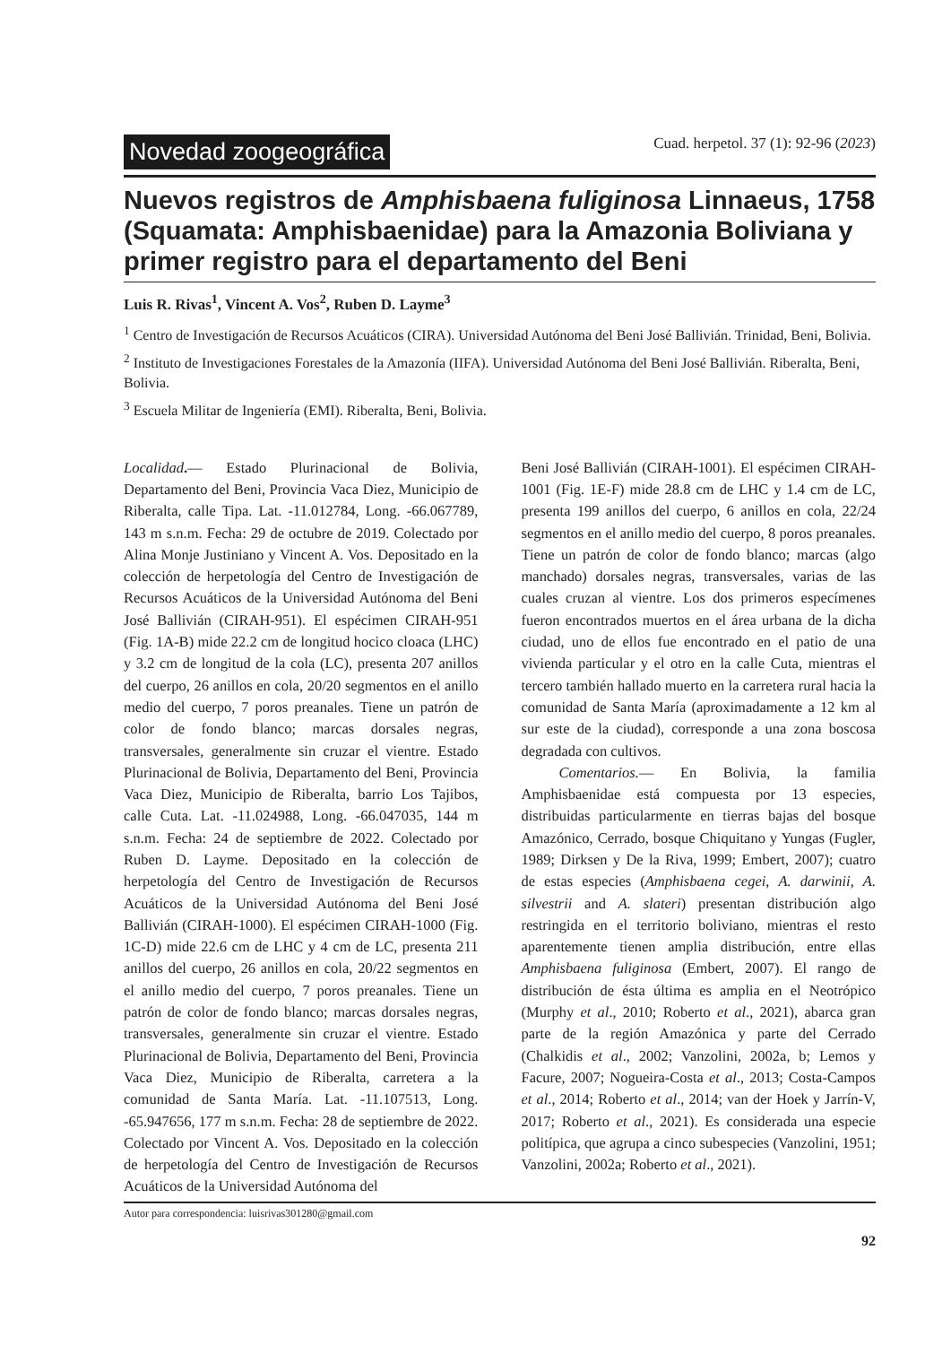Novedad zoogeográfica Cuad. herpetol. 37 (1): 92-96 (2023)
Nuevos registros de Amphisbaena fuliginosa Linnaeus, 1758 (Squamata: Amphisbaenidae) para la Amazonia Boliviana y primer registro para el departamento del Beni
Luis R. Rivas<sup>1</sup>, Vincent A. Vos<sup>2</sup>, Ruben D. Layme<sup>3</sup>
<sup>1</sup> Centro de Investigación de Recursos Acuáticos (CIRA). Universidad Autónoma del Beni José Ballivián. Trinidad, Beni, Bolivia.
<sup>2</sup> Instituto de Investigaciones Forestales de la Amazonía (IIFA). Universidad Autónoma del Beni José Ballivián. Riberalta, Beni, Bolivia.
<sup>3</sup> Escuela Militar de Ingeniería (EMI). Riberalta, Beni, Bolivia.
Localidad.— Estado Plurinacional de Bolivia, Departamento del Beni, Provincia Vaca Diez, Municipio de Riberalta, calle Tipa. Lat. -11.012784, Long. -66.067789, 143 m s.n.m. Fecha: 29 de octubre de 2019. Colectado por Alina Monje Justiniano y Vincent A. Vos. Depositado en la colección de herpetología del Centro de Investigación de Recursos Acuáticos de la Universidad Autónoma del Beni José Ballivián (CIRAH-951). El espécimen CIRAH-951 (Fig. 1A-B) mide 22.2 cm de longitud hocico cloaca (LHC) y 3.2 cm de longitud de la cola (LC), presenta 207 anillos del cuerpo, 26 anillos en cola, 20/20 segmentos en el anillo medio del cuerpo, 7 poros preanales. Tiene un patrón de color de fondo blanco; marcas dorsales negras, transversales, generalmente sin cruzar el vientre. Estado Plurinacional de Bolivia, Departamento del Beni, Provincia Vaca Diez, Municipio de Riberalta, barrio Los Tajibos, calle Cuta. Lat. -11.024988, Long. -66.047035, 144 m s.n.m. Fecha: 24 de septiembre de 2022. Colectado por Ruben D. Layme. Depositado en la colección de herpetología del Centro de Investigación de Recursos Acuáticos de la Universidad Autónoma del Beni José Ballivián (CIRAH-1000). El espécimen CIRAH-1000 (Fig. 1C-D) mide 22.6 cm de LHC y 4 cm de LC, presenta 211 anillos del cuerpo, 26 anillos en cola, 20/22 segmentos en el anillo medio del cuerpo, 7 poros preanales. Tiene un patrón de color de fondo blanco; marcas dorsales negras, transversales, generalmente sin cruzar el vientre. Estado Plurinacional de Bolivia, Departamento del Beni, Provincia Vaca Diez, Municipio de Riberalta, carretera a la comunidad de Santa María. Lat. -11.107513, Long. -65.947656, 177 m s.n.m. Fecha: 28 de septiembre de 2022. Colectado por Vincent A. Vos. Depositado en la colección de herpetología del Centro de Investigación de Recursos Acuáticos de la Universidad Autónoma del
Beni José Ballivián (CIRAH-1001). El espécimen CIRAH-1001 (Fig. 1E-F) mide 28.8 cm de LHC y 1.4 cm de LC, presenta 199 anillos del cuerpo, 6 anillos en cola, 22/24 segmentos en el anillo medio del cuerpo, 8 poros preanales. Tiene un patrón de color de fondo blanco; marcas (algo manchado) dorsales negras, transversales, varias de las cuales cruzan al vientre. Los dos primeros especímenes fueron encontrados muertos en el área urbana de la dicha ciudad, uno de ellos fue encontrado en el patio de una vivienda particular y el otro en la calle Cuta, mientras el tercero también hallado muerto en la carretera rural hacia la comunidad de Santa María (aproximadamente a 12 km al sur este de la ciudad), corresponde a una zona boscosa degradada con cultivos.
Comentarios.— En Bolivia, la familia Amphisbaenidae está compuesta por 13 especies, distribuidas particularmente en tierras bajas del bosque Amazónico, Cerrado, bosque Chiquitano y Yungas (Fugler, 1989; Dirksen y De la Riva, 1999; Embert, 2007); cuatro de estas especies (Amphisbaena cegei, A. darwinii, A. silvestrii and A. slateri) presentan distribución algo restringida en el territorio boliviano, mientras el resto aparentemente tienen amplia distribución, entre ellas Amphisbaena fuliginosa (Embert, 2007). El rango de distribución de ésta última es amplia en el Neotrópico (Murphy et al., 2010; Roberto et al., 2021), abarca gran parte de la región Amazónica y parte del Cerrado (Chalkidis et al., 2002; Vanzolini, 2002a, b; Lemos y Facure, 2007; Nogueira-Costa et al., 2013; Costa-Campos et al., 2014; Roberto et al., 2014; van der Hoek y Jarrín-V, 2017; Roberto et al., 2021). Es considerada una especie politípica, que agrupa a cinco subespecies (Vanzolini, 1951; Vanzolini, 2002a; Roberto et al., 2021).
Autor para correspondencia: luisrivas301280@gmail.com
92